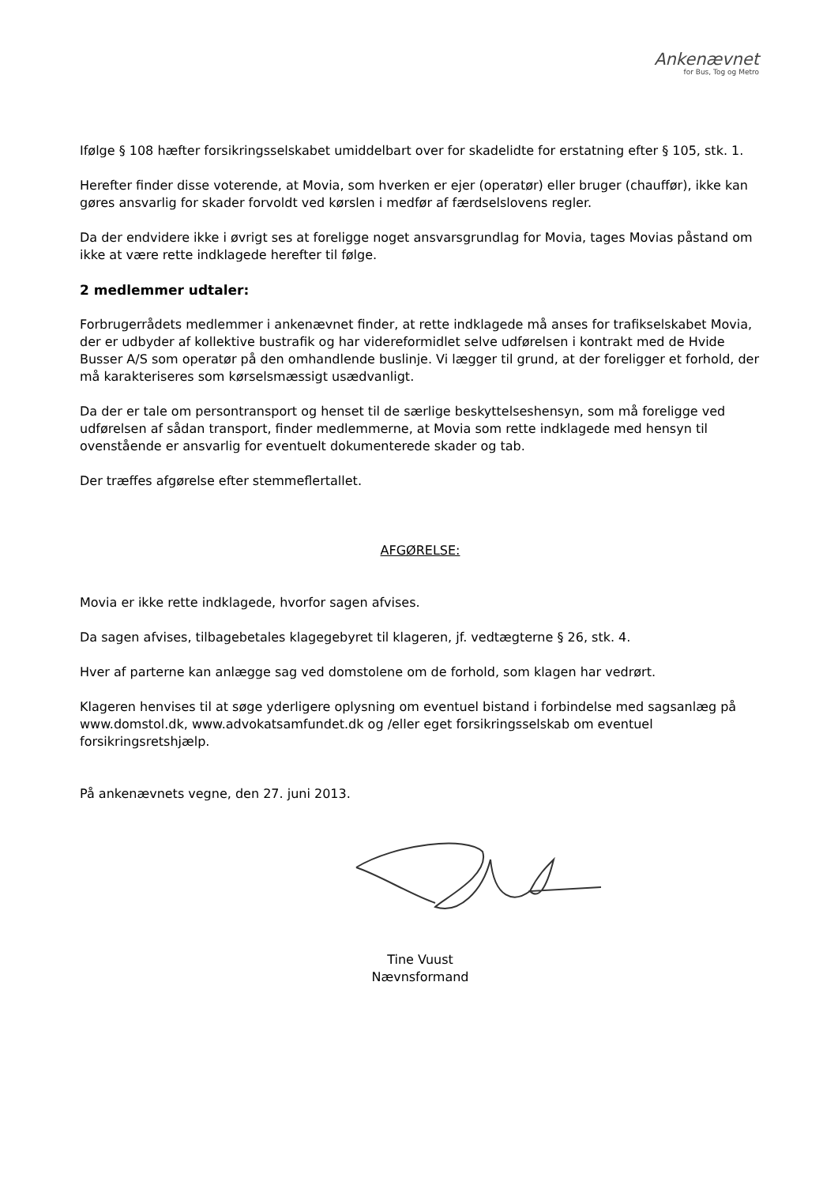Ankenævnet
for Bus, Tog og Metro
Ifølge § 108 hæfter forsikringsselskabet umiddelbart over for skadelidte for erstatning efter § 105, stk. 1.
Herefter finder disse voterende, at Movia, som hverken er ejer (operatør) eller bruger (chauffør), ikke kan gøres ansvarlig for skader forvoldt ved kørslen i medfør af færdselslovens regler.
Da der endvidere ikke i øvrigt ses at foreligge noget ansvarsgrundlag for Movia, tages Movias påstand om ikke at være rette indklagede herefter til følge.
2 medlemmer udtaler:
Forbrugerrådets medlemmer i ankenævnet finder, at rette indklagede må anses for trafikselskabet Movia, der er udbyder af kollektive bustrafik og har videreformidlet selve udførelsen i kontrakt med de Hvide Busser A/S som operatør på den omhandlende buslinje. Vi lægger til grund, at der foreligger et forhold, der må karakteriseres som kørselsmæssigt usædvanligt.
Da der er tale om persontransport og henset til de særlige beskyttelseshensyn, som må foreligge ved udførelsen af sådan transport, finder medlemmerne, at Movia som rette indklagede med hensyn til ovenstående er ansvarlig for eventuelt dokumenterede skader og tab.
Der træffes afgørelse efter stemmeflertallet.
AFGØRELSE:
Movia er ikke rette indklagede, hvorfor sagen afvises.
Da sagen afvises, tilbagebetales klagegebyret til klageren, jf. vedtægterne § 26, stk. 4.
Hver af parterne kan anlægge sag ved domstolene om de forhold, som klagen har vedrørt.
Klageren henvises til at søge yderligere oplysning om eventuel bistand i forbindelse med sagsanlæg på www.domstol.dk, www.advokatsamfundet.dk og /eller eget forsikringsselskab om eventuel forsikringsretshjælp.
På ankenævnets vegne, den 27. juni 2013.
Tine Vuust
Nævnsformand